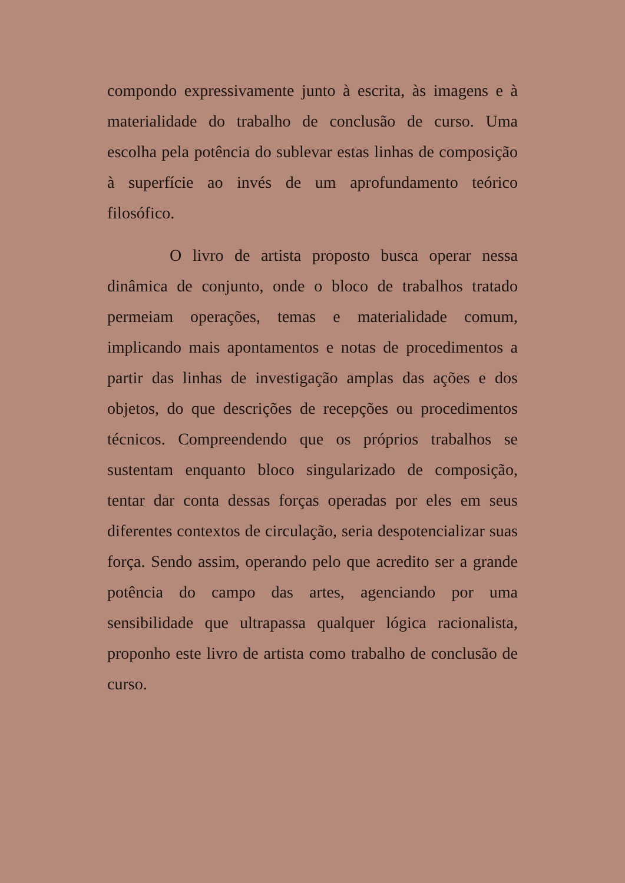compondo expressivamente junto à escrita, às imagens e à materialidade do trabalho de conclusão de curso. Uma escolha pela potência do sublevar estas linhas de composição à superfície ao invés de um aprofundamento teórico filosófico.
O livro de artista proposto busca operar nessa dinâmica de conjunto, onde o bloco de trabalhos tratado permeiam operações, temas e materialidade comum, implicando mais apontamentos e notas de procedimentos a partir das linhas de investigação amplas das ações e dos objetos, do que descrições de recepções ou procedimentos técnicos. Compreendendo que os próprios trabalhos se sustentam enquanto bloco singularizado de composição, tentar dar conta dessas forças operadas por eles em seus diferentes contextos de circulação, seria despotencializar suas força. Sendo assim, operando pelo que acredito ser a grande potência do campo das artes, agenciando por uma sensibilidade que ultrapassa qualquer lógica racionalista, proponho este livro de artista como trabalho de conclusão de curso.